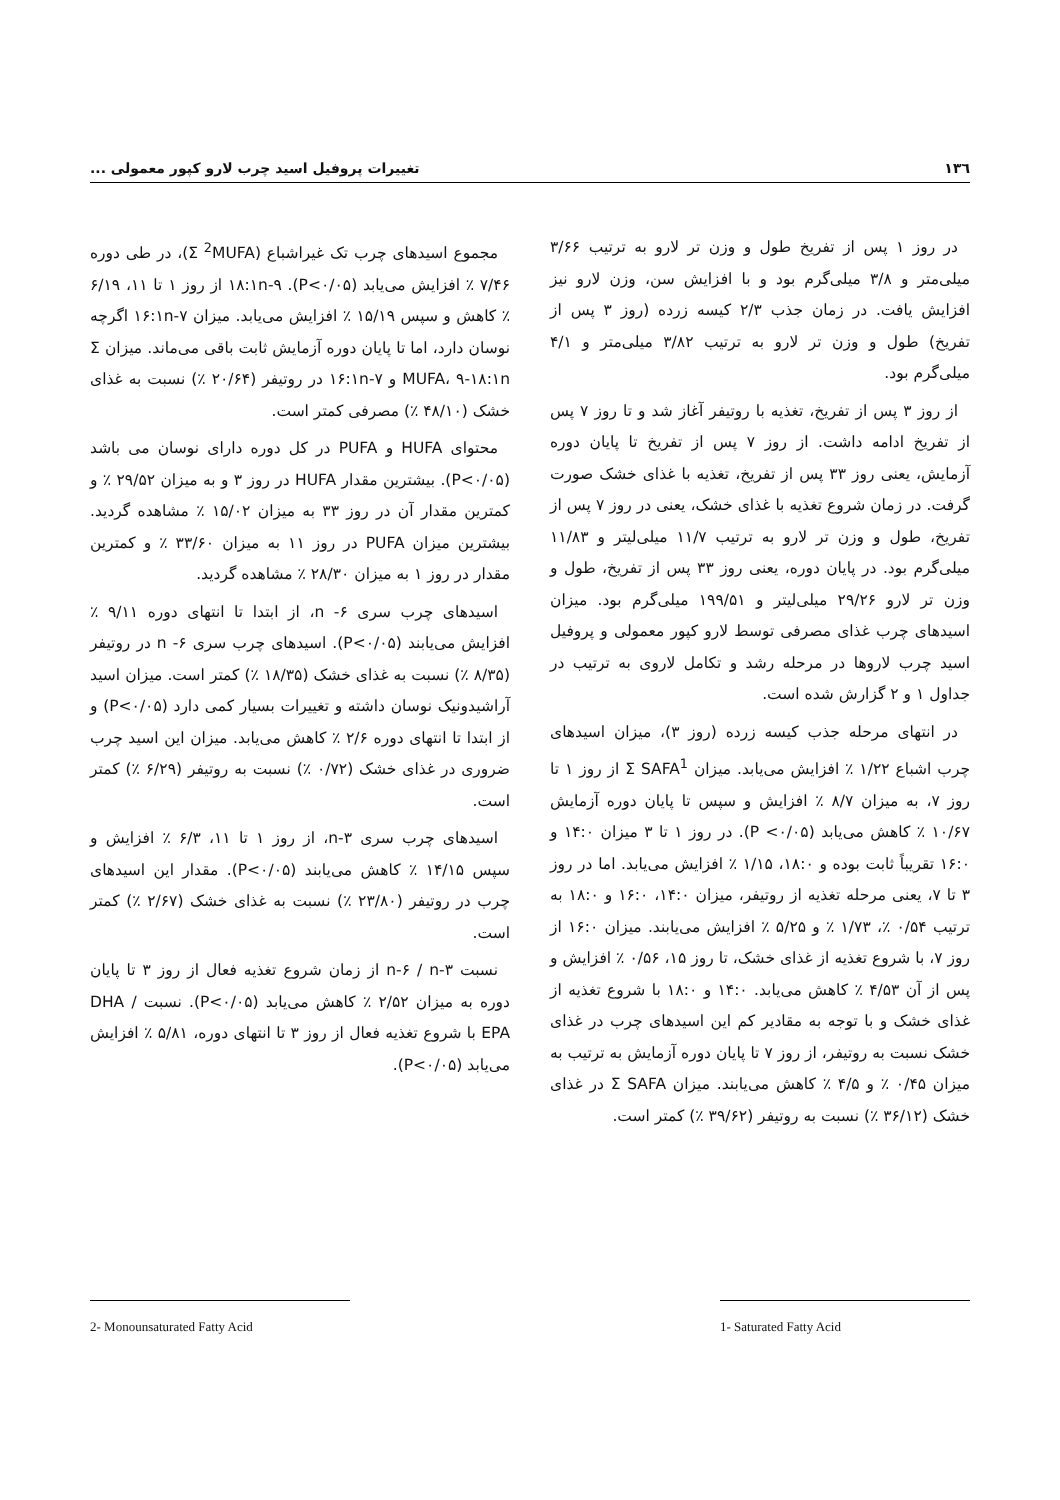۱۳٦ تغییرات پروفیل اسید چرب لارو کپور معمولی ...
در روز ۱ پس از تفریخ طول و وزن تر لارو به ترتیب ۳/۶۶ میلی‌متر و ۳/۸ میلی‌گرم بود و با افزایش سن، وزن لارو نیز افزایش یافت. در زمان جذب ۲/۳ کیسه زرده (روز ۳ پس از تفریخ) طول و وزن تر لارو به ترتیب ۳/۸۲ میلی‌متر و ۴/۱ میلی‌گرم بود.
از روز ۳ پس از تفریخ، تغذیه با روتیفر آغاز شد و تا روز ۷ پس از تفریخ ادامه داشت. از روز ۷ پس از تفریخ تا پایان دوره آزمایش، یعنی روز ۳۳ پس از تفریخ، تغذیه با غذای خشک صورت گرفت. در زمان شروع تغذیه با غذای خشک، یعنی در روز ۷ پس از تفریخ، طول و وزن تر لارو به ترتیب ۱۱/۷ میلی‌لیتر و ۱۱/۸۳ میلی‌گرم بود. در پایان دوره، یعنی روز ۳۳ پس از تفریخ، طول و وزن تر لارو ۲۹/۲۶ میلی‌لیتر و ۱۹۹/۵۱ میلی‌گرم بود. میزان اسیدهای چرب غذای مصرفی توسط لارو کپور معمولی و پروفیل اسید چرب لاروها در مرحله رشد و تکامل لاروی به ترتیب در جداول ۱ و ۲ گزارش شده است.
در انتهای مرحله جذب کیسه زرده (روز ۳)، میزان اسیدهای چرب اشباع ۱/۲۲ ٪ افزایش می‌یابد. میزان Σ SAFA<sup>1</sup> از روز ۱ تا روز ۷، به میزان ۸/۷ ٪ افزایش و سپس تا پایان دوره آزمایش ۱۰/۶۷ ٪ کاهش می‌یابد (P <۰/۰۵). در روز ۱ تا ۳ میزان ۱۴:۰ و ۱۶:۰ تقریباً ثابت بوده و ۱۸:۰، ۱/۱۵ ٪ افزایش می‌یابد. اما در روز ۳ تا ۷، یعنی مرحله تغذیه از روتیفر، میزان ۱۴:۰، ۱۶:۰ و ۱۸:۰ به ترتیب ۰/۵۴ ٪، ۱/۷۳ ٪ و ۵/۲۵ ٪ افزایش می‌یابند. میزان ۱۶:۰ از روز ۷، با شروع تغذیه از غذای خشک، تا روز ۱۵، ۰/۵۶ ٪ افزایش و پس از آن ۴/۵۳ ٪ کاهش می‌یابد. ۱۴:۰ و ۱۸:۰ با شروع تغذیه از غذای خشک و با توجه به مقادیر کم این اسیدهای چرب در غذای خشک نسبت به روتیفر، از روز ۷ تا پایان دوره آزمایش به ترتیب به میزان ۰/۴۵ ٪ و ۴/۵ ٪ کاهش می‌یابند. میزان Σ SAFA در غذای خشک (۳۶/۱۲ ٪) نسبت به روتیفر (۳۹/۶۲ ٪) کمتر است.
مجموع اسیدهای چرب تک غیراشباع (Σ <sup>2</sup>MUFA)، در طی دوره ۷/۴۶ ٪ افزایش می‌یابد (P<۰/۰۵). ۱۸:۱n-۹ از روز ۱ تا ۱۱، ۶/۱۹ ٪ کاهش و سپس ۱۵/۱۹ ٪ افزایش می‌یابد. میزان ۱۶:۱n-۷ اگرچه نوسان دارد، اما تا پایان دوره آزمایش ثابت باقی می‌ماند. میزان Σ MUFA، ۹-۱۸:۱n و ۱۶:۱n-۷ در روتیفر (۲۰/۶۴ ٪) نسبت به غذای خشک (۴۸/۱۰ ٪) مصرفی کمتر است.
محتوای HUFA و PUFA در کل دوره دارای نوسان می باشد (P<۰/۰۵). بیشترین مقدار HUFA در روز ۳ و به میزان ۲۹/۵۲ ٪ و کمترین مقدار آن در روز ۳۳ به میزان ۱۵/۰۲ ٪ مشاهده گردید. بیشترین میزان PUFA در روز ۱۱ به میزان ۳۳/۶۰ ٪ و کمترین مقدار در روز ۱ به میزان ۲۸/۳۰ ٪ مشاهده گردید.
اسیدهای چرب سری ۶- n، از ابتدا تا انتهای دوره ۹/۱۱ ٪ افزایش می‌یابند (P<۰/۰۵). اسیدهای چرب سری ۶- n در روتیفر (۸/۳۵ ٪) نسبت به غذای خشک (۱۸/۳۵ ٪) کمتر است. میزان اسید آراشیدونیک نوسان داشته و تغییرات بسیار کمی دارد (P<۰/۰۵) و از ابتدا تا انتهای دوره ۲/۶ ٪ کاهش می‌یابد. میزان این اسید چرب ضروری در غذای خشک (۰/۷۲ ٪) نسبت به روتیفر (۶/۲۹ ٪) کمتر است.
اسیدهای چرب سری ۳-n، از روز ۱ تا ۱۱، ۶/۳ ٪ افزایش و سپس ۱۴/۱۵ ٪ کاهش می‌یابند (P<۰/۰۵). مقدار این اسیدهای چرب در روتیفر (۲۳/۸۰ ٪) نسبت به غذای خشک (۲/۶۷ ٪) کمتر است.
نسبت n-۶ / n-۳ از زمان شروع تغذیه فعال از روز ۳ تا پایان دوره به میزان ۲/۵۲ ٪ کاهش می‌یابد (P<۰/۰۵). نسبت DHA / EPA با شروع تغذیه فعال از روز ۳ تا انتهای دوره، ۵/۸۱ ٪ افزایش می‌یابد (P<۰/۰۵).
1- Saturated Fatty Acid 2- Monounsaturated Fatty Acid